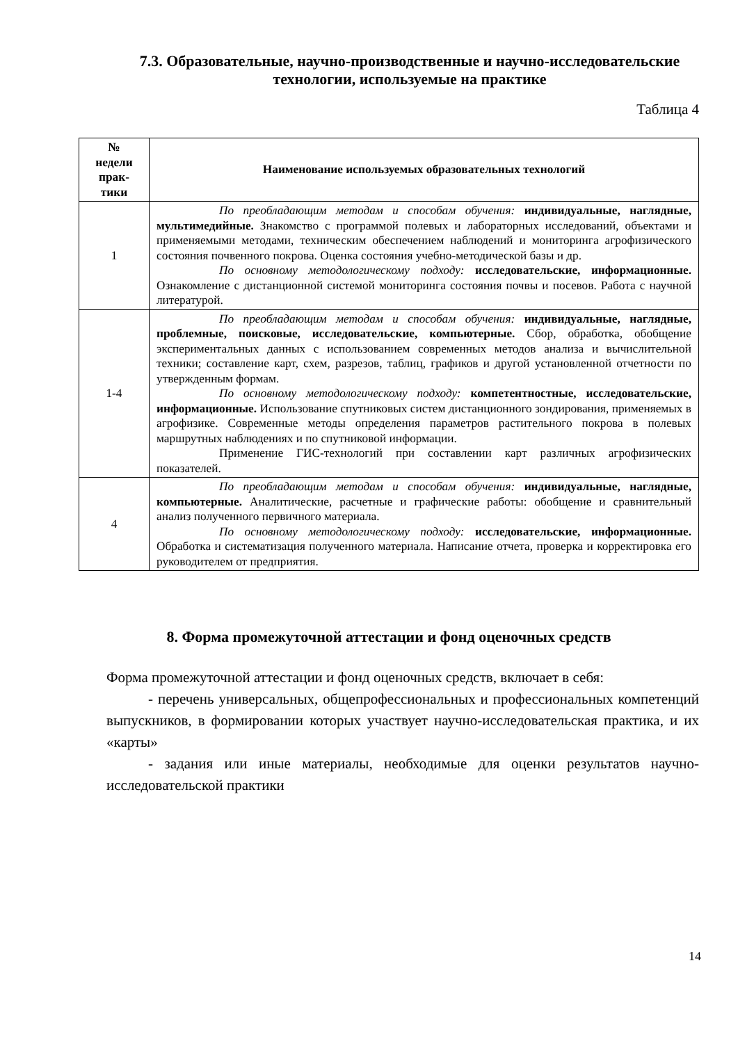7.3. Образовательные, научно-производственные и научно-исследовательские технологии, используемые на практике
Таблица 4
| № недели прак- тики | Наименование используемых образовательных технологий |
| --- | --- |
| 1 | По преобладающим методам и способам обучения: индивидуальные, наглядные, мультимедийные. Знакомство с программой полевых и лабораторных исследований, объектами и применяемыми методами, техническим обеспечением наблюдений и мониторинга агрофизического состояния почвенного покрова. Оценка состояния учебно-методической базы и др. По основному методологическому подходу: исследовательские, информационные. Ознакомление с дистанционной системой мониторинга состояния почвы и посевов. Работа с научной литературой. |
| 1-4 | По преобладающим методам и способам обучения: индивидуальные, наглядные, проблемные, поисковые, исследовательские, компьютерные. Сбор, обработка, обобщение экспериментальных данных с использованием современных методов анализа и вычислительной техники; составление карт, схем, разрезов, таблиц, графиков и другой установленной отчетности по утвержденным формам. По основному методологическому подходу: компетентностные, исследовательские, информационные. Использование спутниковых систем дистанционного зондирования, применяемых в агрофизике. Современные методы определения параметров растительного покрова в полевых маршрутных наблюдениях и по спутниковой информации. Применение ГИС-технологий при составлении карт различных агрофизических показателей. |
| 4 | По преобладающим методам и способам обучения: индивидуальные, наглядные, компьютерные. Аналитические, расчетные и графические работы: обобщение и сравнительный анализ полученного первичного материала. По основному методологическому подходу: исследовательские, информационные. Обработка и систематизация полученного материала. Написание отчета, проверка и корректировка его руководителем от предприятия. |
8. Форма промежуточной аттестации и фонд оценочных средств
Форма промежуточной аттестации и фонд оценочных средств, включает в себя:
- перечень универсальных, общепрофессиональных и профессиональных компетенций выпускников, в формировании которых участвует научно-исследовательская практика, и их «карты»
- задания или иные материалы, необходимые для оценки результатов научно-исследовательской практики
14